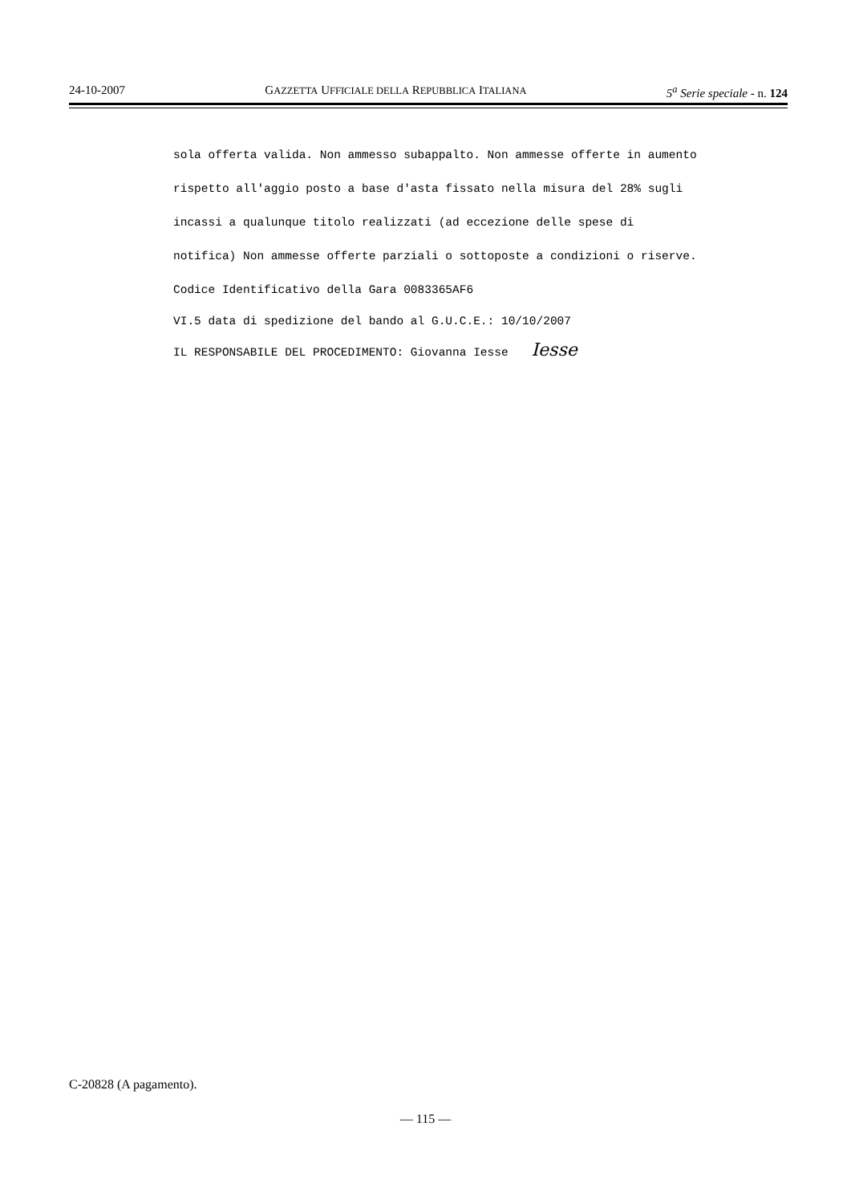24-10-2007 GAZZETTA UFFICIALE DELLA REPUBBLICA ITALIANA 5<sup>a</sup> Serie speciale - n. 124
sola offerta valida. Non ammesso subappalto. Non ammesse offerte in aumento rispetto all'aggio posto a base d'asta fissato nella misura del 28% sugli incassi a qualunque titolo realizzati (ad eccezione delle spese di notifica) Non ammesse offerte parziali o sottoposte a condizioni o riserve. Codice Identificativo della Gara 0083365AF6
VI.5 data di spedizione del bando al G.U.C.E.: 10/10/2007
IL RESPONSABILE DEL PROCEDIMENTO: Giovanna Iesse Iesse
C-20828 (A pagamento).
— 115 —